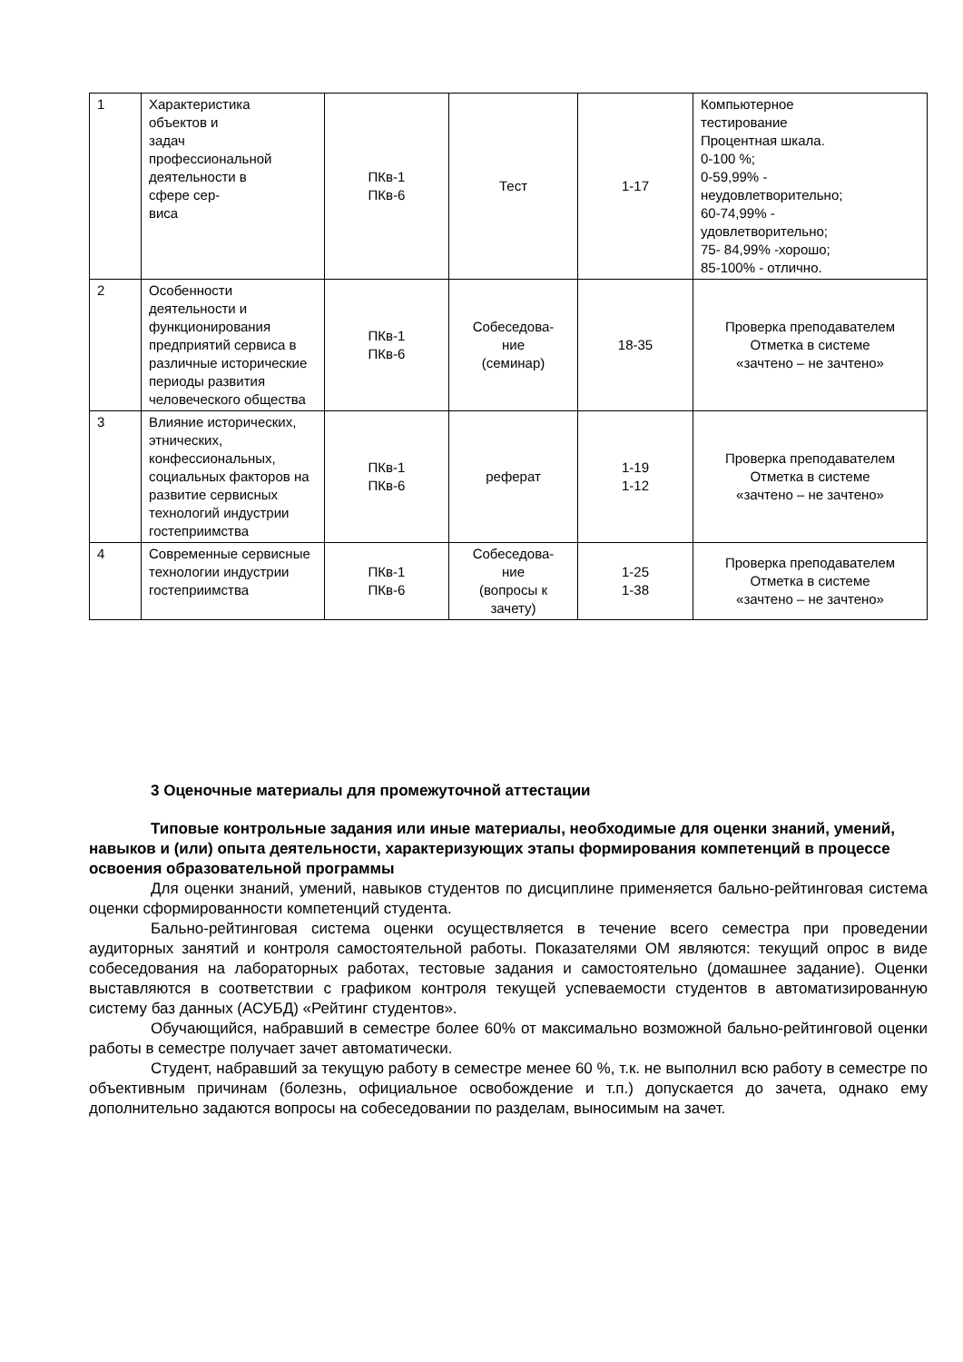| 1 | Характеристика объектов и задач профессиональной деятельности в сфере сер- виса | ПКв-1 ПКв-6 | Тест | 1-17 | Компьютерное тестирование Процентная шкала. 0-100 %; 0-59,99% - неудовлетворительно; 60-74,99% - удовлетворительно; 75- 84,99% -хорошо; 85-100% - отлично. |
| 2 | Особенности деятельности и функционирования предприятий сервиса в различные исторические периоды развития человеческого общества | ПКв-1 ПКв-6 | Собеседова- ние (семинар) | 18-35 | Проверка преподавателем Отметка в системе «зачтено – не зачтено» |
| 3 | Влияние исторических, этнических, конфессиональных, социальных факторов на развитие сервисных технологий индустрии гостеприимства | ПКв-1 ПКв-6 | реферат | 1-19 1-12 | Проверка преподавателем Отметка в системе «зачтено – не зачтено» |
| 4 | Современные сервисные технологии индустрии гостеприимства | ПКв-1 ПКв-6 | Собеседова- ние (вопросы к зачету) | 1-25 1-38 | Проверка преподавателем Отметка в системе «зачтено – не зачтено» |
3 Оценочные материалы для промежуточной аттестации
Типовые контрольные задания или иные материалы, необходимые для оценки знаний, умений, навыков и (или) опыта деятельности, характеризующих этапы формирования компетенций в процессе освоения образовательной программы
Для оценки знаний, умений, навыков студентов по дисциплине применяется бально-рейтинговая система оценки сформированности компетенций студента.
Бально-рейтинговая система оценки осуществляется в течение всего семестра при проведении аудиторных занятий и контроля самостоятельной работы. Показателями ОМ являются: текущий опрос в виде собеседования на лабораторных работах, тестовые задания и самостоятельно (домашнее задание). Оценки выставляются в соответствии с графиком контроля текущей успеваемости студентов в автоматизированную систему баз данных (АСУБД) «Рейтинг студентов».
Обучающийся, набравший в семестре более 60% от максимально возможной бально-рейтинговой оценки работы в семестре получает зачет автоматически.
Студент, набравший за текущую работу в семестре менее 60 %, т.к. не выполнил всю работу в семестре по объективным причинам (болезнь, официальное освобождение и т.п.) допускается до зачета, однако ему дополнительно задаются вопросы на собеседовании по разделам, выносимым на зачет.